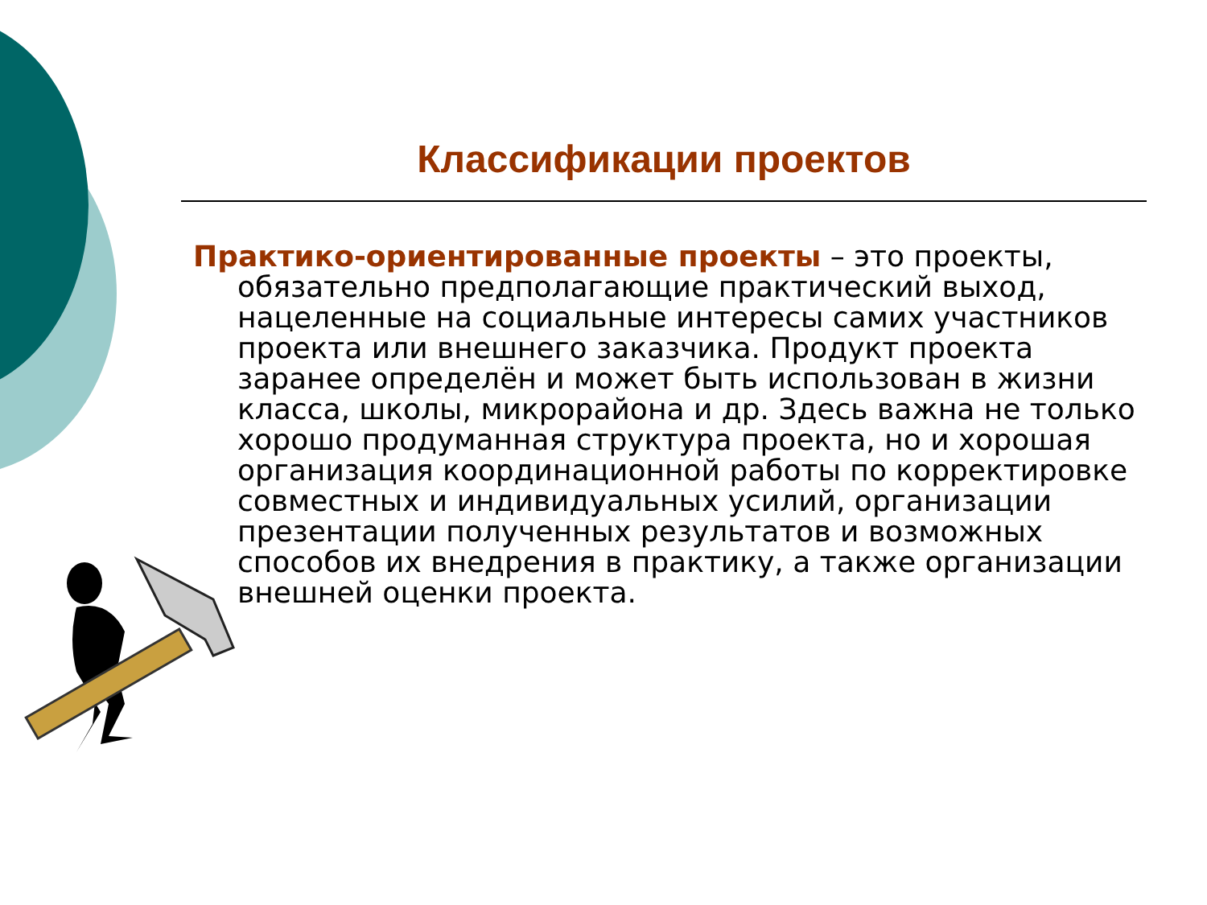Классификации проектов
Практико-ориентированные проекты – это проекты, обязательно предполагающие практический выход, нацеленные на социальные интересы самих участников проекта или внешнего заказчика. Продукт проекта заранее определён и может быть использован в жизни класса, школы, микрорайона и др. Здесь важна не только хорошо продуманная структура проекта, но и хорошая организация координационной работы по корректировке совместных и индивидуальных усилий, организации презентации полученных результатов и возможных способов их внедрения в практику, а также организации внешней оценки проекта.